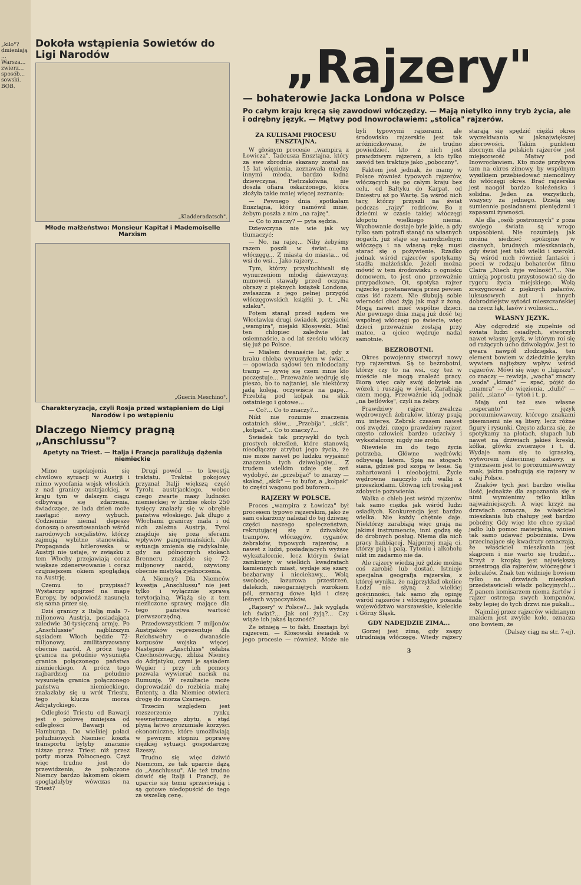„kilo"? dmieniają ... Warsza... zwierz... sposób... sowski. BOB.
Dokoła wstąpienia Sowietów do Ligi Narodów
„Kladderadatsch".
Młode małżeństwo: Monsieur Kapitał i Mademoiselle Marxism
„Guerin Meschino".
Charakteryzacja, czyli Rosja przed wstąpieniem do Ligi Narodów i po wstąpieniu
Dlaczego Niemcy pragną „Anschlussu"?
Apetyty na Triest. — Italja i Francja paraliżują dążenia niemieckie
Mimo uspokojenia się chwilowo sytuacji w Austrji i mimo wycofania wojsk włoskich z nad granicy austrjackiej, w kraju tym w dalszym ciągu odbywają się zdarzenia, świadczące, że lada dzień może nastąpić nowy wybuch. Codziennie niemal depesze donoszą o aresztowaniach wśród narodowych socjalistów, którzy zajmują wybitne stanowiska. Propaganda hitlerowska w Austrji nie ustaje, w związku z tem Włochy przejawiają coraz większe zdenerwowanie i coraz czujniejszem okiem spoglądają na Austrję.
Czemu to przypisać? Wystarczy spojrzeć na mapę Europy, by odpowiedź nasunęła się sama przez się.
Dziś granicy z Italją mała 7-miljonowa Austrja, posiadająca zaledwie 30-tysięczną armję. Po „Anschlussie" najbliższym sąsiadem Włoch będzie 72-miljonowy, zmilitaryzowany obecnie naród. A prócz tego granica na południe wysunięta granica połączonego państwa niemieckiego. A prócz tego najbardziej na południe wysunięta granica połączonego państwa niemieckiego, znalazłaby się u wrót Triestu, tego klucza morza Adrjatyckiego.
Odległość Triestu od Bawarji jest o połowę mniejsza od odległości Bawarji od Hamburga. Do wielkiej połaci południowych Niemiec koszta transportu byłyby znacznie niższe przez Triest niż przez porty morza Północnego. Czyż więc trudne jest do przewidzenia, że połączone Niemcy bardzo łakomem okiem spoglądałyby wówczas na Triest?
Drugi powód — to kwestja traktatu. Traktat pokojowy przyznał Italji większą część Tyrolu austrjackiego, wobec czego zwarte masy ludności niemieckiej w liczbie około 250 tysięcy znalazły się w obrębie państwa włoskiego. Jak długo z Włochami graniczy mała i od nich zależna Austrja, Tyrol znajduje się poza sferami wpływów pangermańskich. Ale sytuacja zmienia się radykalnie, gdy na północnych stokach Brenneru znajdzie się 72-miljonowy naród, ożywiony obecnie mistyką zjednoczenia.
A Niemcy? Dla Niemców kwestja „Anschlussu" nie jest tylko i wyłącznie sprawą terytorjalną. Wiążą się z tem niezliczone sprawy, mające dla tego państwa wartość pierwszorzędną.
Przedewszystkiem 7 miljonów Austrjaków reprezentuje dla Reichswehry o dwanaście korpusów wojska więcej. Następnie „Anschluss" osłabia Czechosłowację, zbliża Niemcy do Adrjatyku, czyni je sąsiadem Węgier i przy ich pomocy pozwala wywierać nacisk na Rumunję. W rezultacie może doprowadzić do rozbicia małej Ententy, a dla Niemiec otwiera drogę do morza Czarnego.
Trzecim względem jest rozszerzenie rynku wewnętrznego zbytu, a stąd płyną łatwo zrozumiałe korzyści ekonomiczne, które umożliwiają w pewnym stopniu poprawę ciężkiej sytuacji gospodarczej Rzeszy.
Trudno się więc dziwić Niemcom, że tak uparcie dążą do „Anschlussu". Ale też trudno dziwić się Italji i Francji, że uparcie się temu sprzeciwiają i są gotowe niedopuścić do tego za wszelką cenę.
„Rajzery"
— bohaterowie Jacka Londona w Polsce
Po całym kraju kręcą się zawodowi włóczędzy. — Mają nietylko inny tryb życia, ale i odrębny język. — Mątwy pod Inowrocławiem: „stolica" rajzerów.
ZA KULISAMI PROCESU ENSZTAJNA.
W głośnym procesie „wampira z Łowicza", Tadeusza Ensztajna, który za swe zbrodnie skazany został na 15 lat więzienia, zeznawała między innymi młoda, bardzo ładna dziewczyna, Pietrzakówna, nie doszła ofiara oskarżonego, która złożyła takie mniej więcej zeznania:
— Pewnego dnia spotkałam Ensztajna, który namówił mnie, żebym poszła z nim „na rajzę".
— Co to znaczy? — pyta sędzia.
Dziewczyna nie wie jak wy tłumaczyć:
— No, na rajzę... Niby żebyśmy razem poszli w świat... na włóczęgę... Z miasta do miasta... od wsi do wsi... Jako rajzery...
Tym, którzy przysłuchiwali się wynurzeniom młodej dziewczyny, mimowoli stawały przed oczyma obrazy z pięknych książek Londona, zwłaszcza z jego pełnej przygód włóczęgowskich książki p. t. „Na szlaku".
Potem stanął przed sądem we Włocławku drugi świadek, przyjaciel „wampira", niejaki Kłosowski. Miał ten chłopiec zaledwie lat osiemnaście, a od lat sześciu włóczy się już po Polsce.
— Miałem dwanaście lat, gdy z braku chleba wyruszyłem w świat... — opowiada sądowi ten młodociany tramp — żywię się czem mnie kto poczęstuje... Przeważnie wędruję się pieszo, bo to najtaniej, ale niektórzy jadą koleją, oczywiście na gapę... Przebiłą pod kolpak na skik ostatniego i gotowe...
— Co?... Co to znaczy?...
Nikt nie rozumie znaczenia ostatnich słów... „Przebija", „skik", „kołpak"... Co to znaczy?...
Świadek tak przywykł do tych prostych określeń, które stanowią nieodłączny atrybut jego życia, że nie może nawet po ludzku wyjaśnić znaczenia tych dziwolągów... Z trudem wielkim udaje się zeń wydobyć, że „przebijać" to znaczy — skakać, „skik" — to bufor, a „kołpak" to części wagonu pod buforem...
RAJZERY W POLSCE.
Proces „wampira z Łowicza" był procesem typowo rajzerskim, jako że sam oskarżony należał do tej dziwnej części naszego społeczeństwa, rekrutującej się z dziwaków, trampów, włóczęgów, cyganów, żebraków, typowych rajzerów, a nawet z ludzi, posiadających wyższe wykształcenie, lecz którym świat zamknięty w wielkich kwadratach kamiennych miast, wydaje się szary, bezbarwny i nieciekawy... Wolą swobodę, lazurowa przestrzeń, dalekich, nieogarniętych wzrokiem pól, szmarag dowe łąki i ciszę leśnych wypoczynków.
„Rajzery" w Polsce?... Jak wygląda ich świat?... Jak oni żyją?... Czy wiąże ich jakaś łączność?
Że istnieją — to fakt. Ensztajn był rajzerem, — Kłosowski świadek w jego procesie — również. Może nie byli typowymi rajzerami, ale środowisko rajzerskie jest tak zróżniczkowane, że trudno powiedzieć, kto z nich jest prawdziwym rajzerem, a kto tylko zawód ten traktuje jako „poboczny".
Faktem jest jednak, że mamy w Polsce również typowych rajzerów, włóczących się po całym kraju bez celu, od Bałtyku do Karpat, od Dniestru aż po Wartę. Są wśród nich tacy, którzy przyszli na świat podczas „rajzy" rodziców. Bo z dziećmi w czasie takiej włóczęgi kłopotu wielkiego niema. Wychowanie dostaje byle jakie, a gdy tylko sam potrafi stanąć na własnych nogach, już staje się samodzielnym włóczęgą i na własną rękę musi starać się o pożywienie. Rzadko jednak wśród rajzerów spotykamy stadła małżeńskie. Jeżeli można mówić w tem środowisku o ognisku domowem, to jest ono przeważnie przypadkowe. Ot, spotyka rajzer rajzerkę i postanawiają przez pewien czas iść razem. Nie ślubują sobie wierności choć żyją jak mąż z żoną. Mogą nawet mieć wspólne dzieci. Ale pewnego dnia mają już dość tej wspólnej włóczęgi po świecie, więc dzieci przeważnie zostają przy matce, a ojciec wędruje nadal samotnie.
BEZROBOTNI.
Okres powojenny stworzył nowy typ rajzerstwa. Są to bezrobotni, którzy czy to na wsi, czy też w mieście nie mogą znaleźć pracy. Biorą więc cały swój dobytek na wózek i ruszają w świat. Zarabiają czem mogą. Przeważnie idą jednak „na betlówkę", czyli na żebry.
Prawdziwy rajzer zwalcza wędrownych żebraków, którzy psują mu interes. Żebrak czasem nawet coś zwędzi, czego prawdziwy rajzer, często człowiek bardzo uczciwy i wykształcony, nigdy nie zrobi.
Niewiele im do tego życia potrzeba. Główne wędrówki odbywają latem. Śpią na stogach siana, gdzieś pod szopą w lesie. Są zahartowani i nieobojętni. Życie wędrowne nauczyło ich walki z przeszkodami. Główną ich troską jest zdobycie pożywienia.
Walka o chleb jest wśród rajzerów tak samo ciężka jak wśród ludzi osiadłych. Konkurencja jest bardzo wielka. Nie każdy chętnie daje. Niektórzy zarabiają więc grają na jakimś instrumencie, inni godzą się do drobnych posług. Niema dla nich pracy hańbiącej. Najgorzej mają ci, którzy piją i palą. Tytoniu i alkoholu nikt im zadarmo nie da.
Ale rajzery wiedzą już gdzie można coś zarobić lub dostać. Istnieje specjalna geografja rajzerska, z której wynika, że najprzykład okolice Łodzi nie słyną z wielkiej gościnności, tak samo złą opinję wśród rajzerów i włóczęgów posiada województwo warszawskie, kieleckie i Górny Śląsk.
GDY NADEJDZIE ZIMA...
Gorzej jest zimą, gdy zaspy utrudniają włóczęgę. Wtedy rajzery starają się spędzić ciężki okres wyczekiwania w jaknajwiększej zbiorowości. Takim punktem zbornym dla polskich rajzerów jest miejscowość Mątwy pod Inowrocławiem. Kto może przybywa tam na okres zimowy, by wspólnym wysiłkiem przebiedować niemożliwy do włóczęgi okres. Brać rajzerska jest naogół bardzo koleżeńska i solidna. Jeden za wszystkich, wszyscy za jednego. Dzielą się sumiennie posiadanemi pieniędzmi i zapasami żywności.
Ale dla „osób postronnych" z poza swojego świata są wrogo usposobieni. Nie rozumieją jak można siedzieć spokojnie w ciasnych, brudnych mieszkaniach, gdy świat jest taki wielki i szeroki. Są wśród nich również fantaści i poeci w rodzaju bohaterów filmu Claira „Niech żyje wolność!"... Nie umieją poprostu przystosować się do rygoru życia miejskiego. Wolą zrezygnować z pięknych pałaców, luksusowych aut i innych dobrodziejstw sytości mieszczańskiej na rzecz łąk, lasów i wolności...
WŁASNY JĘZYK.
Aby odgrodzić się zupełnie od świata ludzi osiadłych, stworzyli nawet własny język, w którym roi się od rażących ucho dziwolągów. Jest to gwara nawpół złodziejska, ten element bowiem w dziedzinie języka wywiera najtęższy wpływ wśród rajzerów. Mówi się więc o „hipiszu", co znaczy — rewizja, „wacha" znaczy „woda" „kimać" — spać, pójść do „mamra" — do więzienia, „dulić" —palić, „siano" — tytoń i t. p.
Mają oni też swe własne „esperanto" — język porozumiewawczy, którego znakami pisemnemi nie są litery, lecz różne figury i rysunki. Często zdarza się, że spotykamy na płotach, słupach lub nawet na drzwiach jakieś kreski, kółka, główki zwierzęce i t. d. Wydaje nam się to igraszką, wytworem dziecinnej zabawy, a tymczasem jest to porozumiewawczy znak, jakim posługują się rajzery w całej Polsce.
Znaków tych jest bardzo wielka ilość, jednakże dla zapoznania się z nimi wymienimy tylko kilka najważniejszych. A więc krzyż na drzwiach oznacza, że właściciel mieszkania lub chałupy jest bardzo pobożny. Gdy więc kto chce zyskać jadło lub pomoc materjalną, winien tak samo udawać pobożnisia. Dwa przecinające się kwadraty oznaczają, że właściciel mieszkania jest skąpcem i nie warto się trudzić... Krzyż z kropką jest największą przestrogą dla rajzerów, włóczęgów i żebraków. Znak ten widnieje bowiem tylko na drzwiach mieszkań przedstawicieli władz policyjnych!... Z panem komisarzem niema żartów i rajzer ostrzega swych kompanów, żeby lepiej do tych drzwi nie pukali...
Najmilej przez rajzerów widzianym znakiem jest zwykłe koło, oznacza ono bowiem, że
(Dalszy ciąg na str. 7-ej).
3